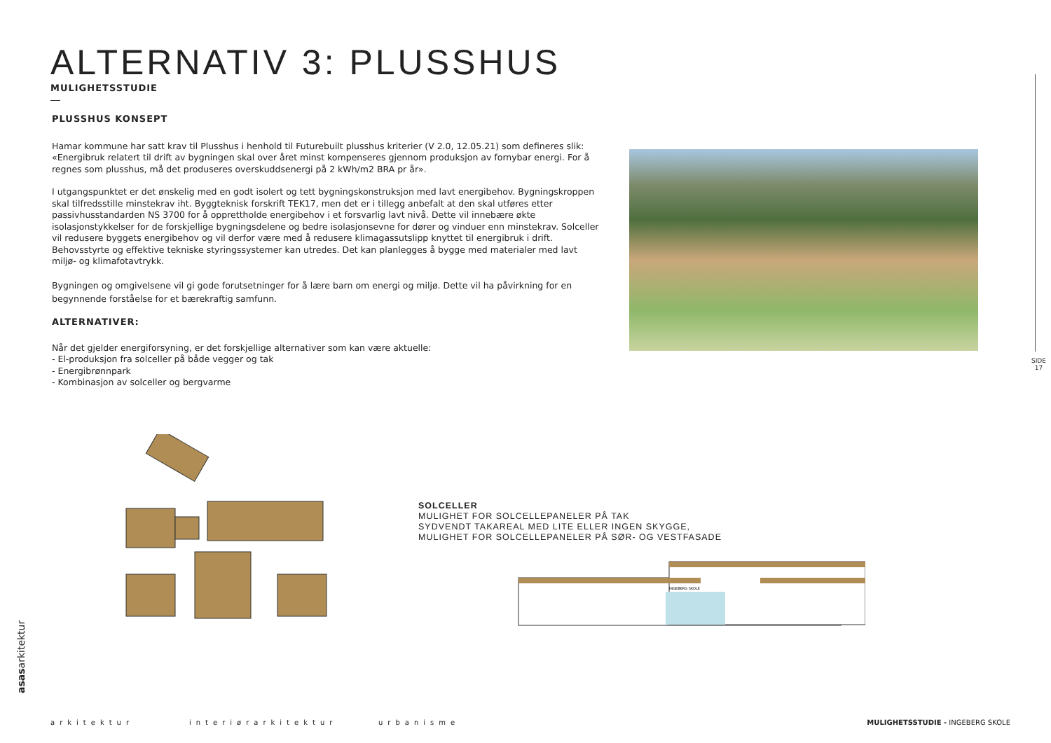ALTERNATIV 3: PLUSSHUS
MULIGHETSSTUDIE
PLUSSHUS KONSEPT
Hamar kommune har satt krav til Plusshus i henhold til Futurebuilt plusshus kriterier (V 2.0, 12.05.21) som defineres slik: «Energibruk relatert til drift av bygningen skal over året minst kompenseres gjennom produksjon av fornybar energi. For å regnes som plusshus, må det produseres overskuddsenergi på 2 kWh/m2 BRA pr år».
I utgangspunktet er det ønskelig med en godt isolert og tett bygningskonstruksjon med lavt energibehov. Bygningskroppen skal tilfredsstille minstekrav iht. Byggteknisk forskrift TEK17, men det er i tillegg anbefalt at den skal utføres etter passivhusstandarden NS 3700 for å opprettholde energibehov i et forsvarlig lavt nivå. Dette vil innebære økte isolasjonstykkelser for de forskjellige bygningsdelene og bedre isolasjonsevne for dører og vinduer enn minstekrav. Solceller vil redusere byggets energibehov og vil derfor være med å redusere klimagassutslipp knyttet til energibruk i drift. Behovsstyrte og effektive tekniske styringssystemer kan utredes. Det kan planlegges å bygge med materialer med lavt miljø- og klimafotavtrykk.
Bygningen og omgivelsene vil gi gode forutsetninger for å lære barn om energi og miljø. Dette vil ha påvirkning for en begynnende forståelse for et bærekraftig samfunn.
ALTERNATIVER:
Når det gjelder energiforsyning, er det forskjellige alternativer som kan være aktuelle:
- El-produksjon fra solceller på både vegger og tak
- Energibrønnpark
- Kombinasjon av solceller og bergvarme
SIDE
17
SOLCELLER
MULIGHET FOR SOLCELLEPANELER PÅ TAK
SYDVENDT TAKAREAL MED LITE ELLER INGEN SKYGGE,
MULIGHET FOR SOLCELLEPANELER PÅ SØR- OG VESTFASADE
INGEBERG SKOLE
asasarkitektur
arkitektur interiørarkitektur urbanisme MULIGHETSSTUDIE - INGEBERG SKOLE